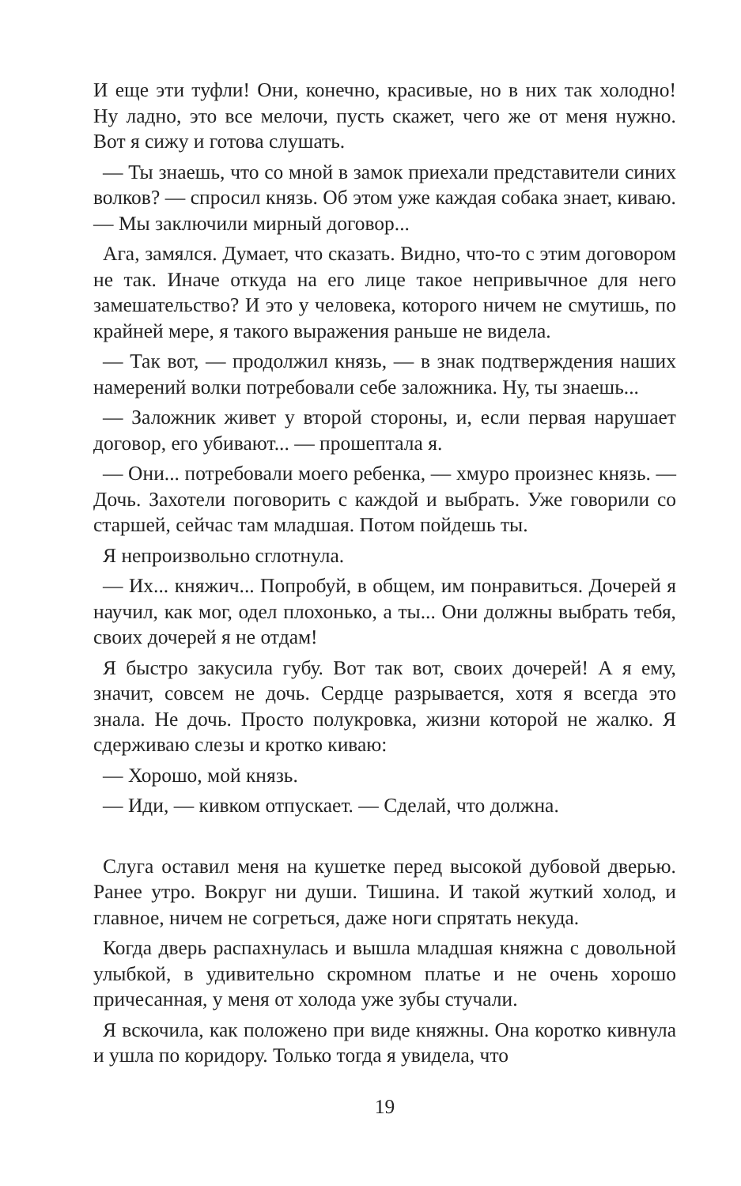И еще эти туфли! Они, конечно, красивые, но в них так холодно! Ну ладно, это все мелочи, пусть скажет, чего же от меня нужно. Вот я сижу и готова слушать.
— Ты знаешь, что со мной в замок приехали представители синих волков? — спросил князь. Об этом уже каждая собака знает, киваю. — Мы заключили мирный договор...
Ага, замялся. Думает, что сказать. Видно, что-то с этим договором не так. Иначе откуда на его лице такое непривычное для него замешательство? И это у человека, которого ничем не смутишь, по крайней мере, я такого выражения раньше не видела.
— Так вот, — продолжил князь, — в знак подтверждения наших намерений волки потребовали себе заложника. Ну, ты знаешь...
— Заложник живет у второй стороны, и, если первая нарушает договор, его убивают... — прошептала я.
— Они... потребовали моего ребенка, — хмуро произнес князь. — Дочь. Захотели поговорить с каждой и выбрать. Уже говорили со старшей, сейчас там младшая. Потом пойдешь ты.
Я непроизвольно сглотнула.
— Их... княжич... Попробуй, в общем, им понравиться. Дочерей я научил, как мог, одел плохонько, а ты... Они должны выбрать тебя, своих дочерей я не отдам!
Я быстро закусила губу. Вот так вот, своих дочерей! А я ему, значит, совсем не дочь. Сердце разрывается, хотя я всегда это знала. Не дочь. Просто полукровка, жизни которой не жалко. Я сдерживаю слезы и кротко киваю:
— Хорошо, мой князь.
— Иди, — кивком отпускает. — Сделай, что должна.
Слуга оставил меня на кушетке перед высокой дубовой дверью. Ранее утро. Вокруг ни души. Тишина. И такой жуткий холод, и главное, ничем не согреться, даже ноги спрятать некуда.
Когда дверь распахнулась и вышла младшая княжна с довольной улыбкой, в удивительно скромном платье и не очень хорошо причесанная, у меня от холода уже зубы стучали.
Я вскочила, как положено при виде княжны. Она коротко кивнула и ушла по коридору. Только тогда я увидела, что
19